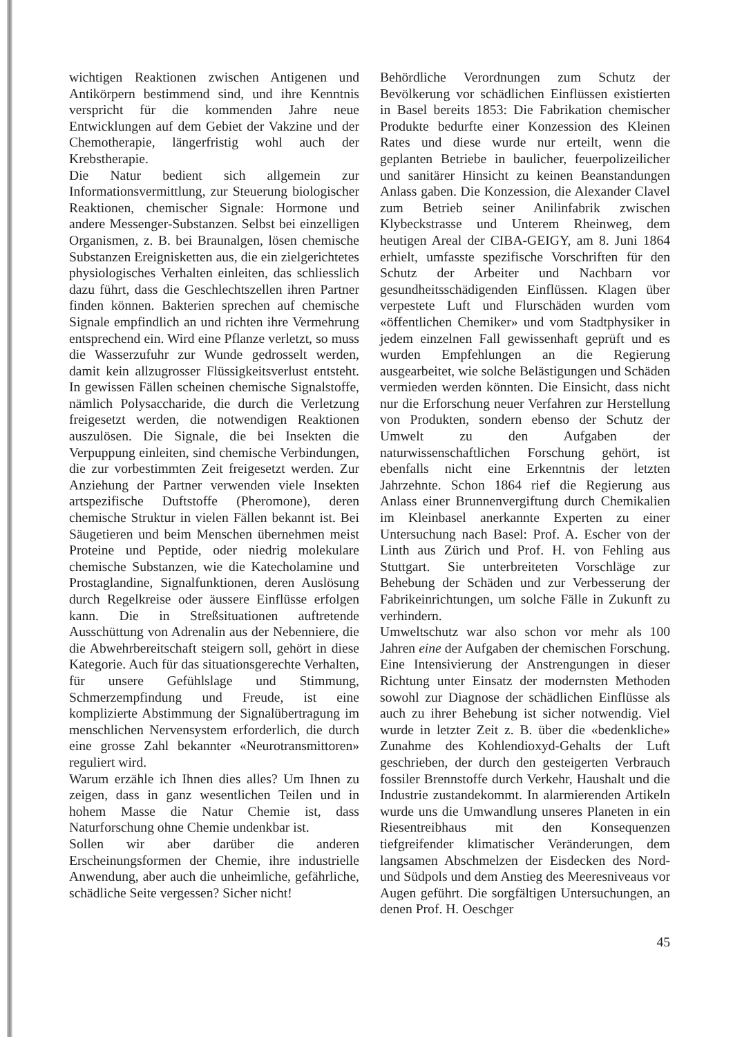wichtigen Reaktionen zwischen Antigenen und Antikörpern bestimmend sind, und ihre Kenntnis verspricht für die kommenden Jahre neue Entwicklungen auf dem Gebiet der Vakzine und der Chemotherapie, längerfristig wohl auch der Krebstherapie.
Die Natur bedient sich allgemein zur Informationsvermittlung, zur Steuerung biologischer Reaktionen, chemischer Signale: Hormone und andere Messenger-Substanzen. Selbst bei einzelligen Organismen, z. B. bei Braunalgen, lösen chemische Substanzen Ereignisketten aus, die ein zielgerichtetes physiologisches Verhalten einleiten, das schliesslich dazu führt, dass die Geschlechtszellen ihren Partner finden können. Bakterien sprechen auf chemische Signale empfindlich an und richten ihre Vermehrung entsprechend ein. Wird eine Pflanze verletzt, so muss die Wasserzufuhr zur Wunde gedrosselt werden, damit kein allzugrosser Flüssigkeitsverlust entsteht. In gewissen Fällen scheinen chemische Signalstoffe, nämlich Polysaccharide, die durch die Verletzung freigesetzt werden, die notwendigen Reaktionen auszulösen. Die Signale, die bei Insekten die Verpuppung einleiten, sind chemische Verbindungen, die zur vorbestimmten Zeit freigesetzt werden. Zur Anziehung der Partner verwenden viele Insekten artspezifische Duftstoffe (Pheromone), deren chemische Struktur in vielen Fällen bekannt ist. Bei Säugetieren und beim Menschen übernehmen meist Proteine und Peptide, oder niedrig molekulare chemische Substanzen, wie die Katecholamine und Prostaglandine, Signalfunktionen, deren Auslösung durch Regelkreise oder äussere Einflüsse erfolgen kann. Die in Streßsituationen auftretende Ausschüttung von Adrenalin aus der Nebenniere, die die Abwehrbereitschaft steigern soll, gehört in diese Kategorie. Auch für das situationsgerechte Verhalten, für unsere Gefühlslage und Stimmung, Schmerzempfindung und Freude, ist eine komplizierte Abstimmung der Signalübertragung im menschlichen Nervensystem erforderlich, die durch eine grosse Zahl bekannter «Neurotransmittoren» reguliert wird.
Warum erzähle ich Ihnen dies alles? Um Ihnen zu zeigen, dass in ganz wesentlichen Teilen und in hohem Masse die Natur Chemie ist, dass Naturforschung ohne Chemie undenkbar ist.
Sollen wir aber darüber die anderen Erscheinungsformen der Chemie, ihre industrielle Anwendung, aber auch die unheimliche, gefährliche, schädliche Seite vergessen? Sicher nicht!
Behördliche Verordnungen zum Schutz der Bevölkerung vor schädlichen Einflüssen existierten in Basel bereits 1853: Die Fabrikation chemischer Produkte bedurfte einer Konzession des Kleinen Rates und diese wurde nur erteilt, wenn die geplanten Betriebe in baulicher, feuerpolizeilicher und sanitärer Hinsicht zu keinen Beanstandungen Anlass gaben. Die Konzession, die Alexander Clavel zum Betrieb seiner Anilinfabrik zwischen Klybeckstrasse und Unterem Rheinweg, dem heutigen Areal der CIBA-GEIGY, am 8. Juni 1864 erhielt, umfasste spezifische Vorschriften für den Schutz der Arbeiter und Nachbarn vor gesundheitsschädigenden Einflüssen. Klagen über verpestete Luft und Flurschäden wurden vom «öffentlichen Chemiker» und vom Stadtphysiker in jedem einzelnen Fall gewissenhaft geprüft und es wurden Empfehlungen an die Regierung ausgearbeitet, wie solche Belästigungen und Schäden vermieden werden könnten. Die Einsicht, dass nicht nur die Erforschung neuer Verfahren zur Herstellung von Produkten, sondern ebenso der Schutz der Umwelt zu den Aufgaben der naturwissenschaftlichen Forschung gehört, ist ebenfalls nicht eine Erkenntnis der letzten Jahrzehnte. Schon 1864 rief die Regierung aus Anlass einer Brunnenvergiftung durch Chemikalien im Kleinbasel anerkannte Experten zu einer Untersuchung nach Basel: Prof. A. Escher von der Linth aus Zürich und Prof. H. von Fehling aus Stuttgart. Sie unterbreiteten Vorschläge zur Behebung der Schäden und zur Verbesserung der Fabrikeinrichtungen, um solche Fälle in Zukunft zu verhindern.
Umweltschutz war also schon vor mehr als 100 Jahren eine der Aufgaben der chemischen Forschung. Eine Intensivierung der Anstrengungen in dieser Richtung unter Einsatz der modernsten Methoden sowohl zur Diagnose der schädlichen Einflüsse als auch zu ihrer Behebung ist sicher notwendig. Viel wurde in letzter Zeit z. B. über die «bedenkliche» Zunahme des Kohlendioxyd-Gehalts der Luft geschrieben, der durch den gesteigerten Verbrauch fossiler Brennstoffe durch Verkehr, Haushalt und die Industrie zustandekommt. In alarmierenden Artikeln wurde uns die Umwandlung unseres Planeten in ein Riesentreibhaus mit den Konsequenzen tiefgreifender klimatischer Veränderungen, dem langsamen Abschmelzen der Eisdecken des Nord- und Südpols und dem Anstieg des Meeresniveaus vor Augen geführt. Die sorgfältigen Untersuchungen, an denen Prof. H. Oeschger
45